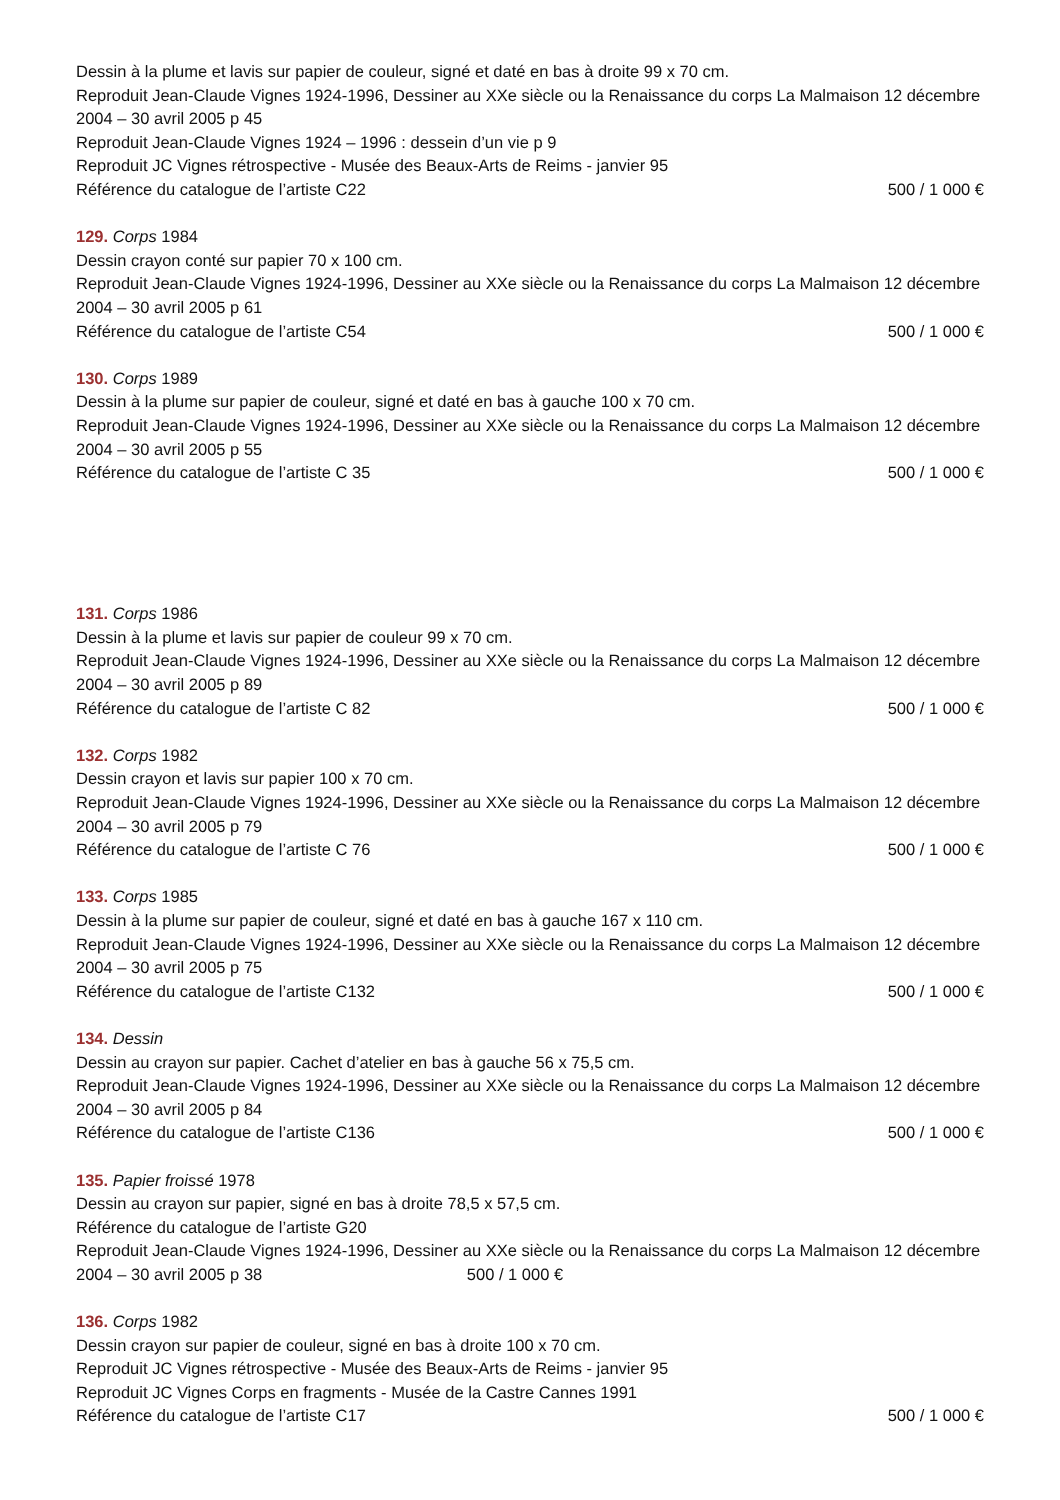Dessin à la plume et lavis sur papier de couleur, signé et daté en bas à droite 99 x 70 cm.
Reproduit Jean-Claude Vignes 1924-1996, Dessiner au XXe siècle ou la Renaissance du corps La Malmaison 12 décembre 2004 – 30 avril 2005 p 45
Reproduit Jean-Claude Vignes 1924 – 1996 : dessein d’un vie p 9
Reproduit JC Vignes rétrospective - Musée des Beaux-Arts de Reims - janvier 95
Référence du catalogue de l’artiste C22 500 / 1 000 €
129. Corps 1984
Dessin crayon conté sur papier 70 x 100 cm.
Reproduit Jean-Claude Vignes 1924-1996, Dessiner au XXe siècle ou la Renaissance du corps La Malmaison 12 décembre 2004 – 30 avril 2005 p 61
Référence du catalogue de l’artiste C54 500 / 1 000 €
130. Corps 1989
Dessin à la plume sur papier de couleur, signé et daté en bas à gauche 100 x 70 cm.
Reproduit Jean-Claude Vignes 1924-1996, Dessiner au XXe siècle ou la Renaissance du corps La Malmaison 12 décembre 2004 – 30 avril 2005 p 55
Référence du catalogue de l’artiste C 35 500 / 1 000 €
131. Corps 1986
Dessin à la plume et lavis sur papier de couleur 99 x 70 cm.
Reproduit Jean-Claude Vignes 1924-1996, Dessiner au XXe siècle ou la Renaissance du corps La Malmaison 12 décembre 2004 – 30 avril 2005 p 89
Référence du catalogue de l’artiste C 82 500 / 1 000 €
132. Corps 1982
Dessin crayon et lavis sur papier 100 x 70 cm.
Reproduit Jean-Claude Vignes 1924-1996, Dessiner au XXe siècle ou la Renaissance du corps La Malmaison 12 décembre 2004 – 30 avril 2005 p 79
Référence du catalogue de l’artiste C 76 500 / 1 000 €
133. Corps 1985
Dessin à la plume sur papier de couleur, signé et daté en bas à gauche 167 x 110 cm.
Reproduit Jean-Claude Vignes 1924-1996, Dessiner au XXe siècle ou la Renaissance du corps La Malmaison 12 décembre 2004 – 30 avril 2005 p 75
Référence du catalogue de l’artiste C132 500 / 1 000 €
134. Dessin
Dessin au crayon sur papier. Cachet d’atelier en bas à gauche 56 x 75,5 cm.
Reproduit Jean-Claude Vignes 1924-1996, Dessiner au XXe siècle ou la Renaissance du corps La Malmaison 12 décembre 2004 – 30 avril 2005 p 84
Référence du catalogue de l’artiste C136 500 / 1 000 €
135. Papier froissé 1978
Dessin au crayon sur papier, signé en bas à droite 78,5 x 57,5 cm.
Référence du catalogue de l’artiste G20
Reproduit Jean-Claude Vignes 1924-1996, Dessiner au XXe siècle ou la Renaissance du corps La Malmaison 12 décembre 2004 – 30 avril 2005 p 38 500 / 1 000 €
136. Corps 1982
Dessin crayon sur papier de couleur, signé en bas à droite 100 x 70 cm.
Reproduit JC Vignes rétrospective - Musée des Beaux-Arts de Reims - janvier 95
Reproduit JC Vignes Corps en fragments - Musée de la Castre Cannes 1991
Référence du catalogue de l’artiste C17 500 / 1 000 €